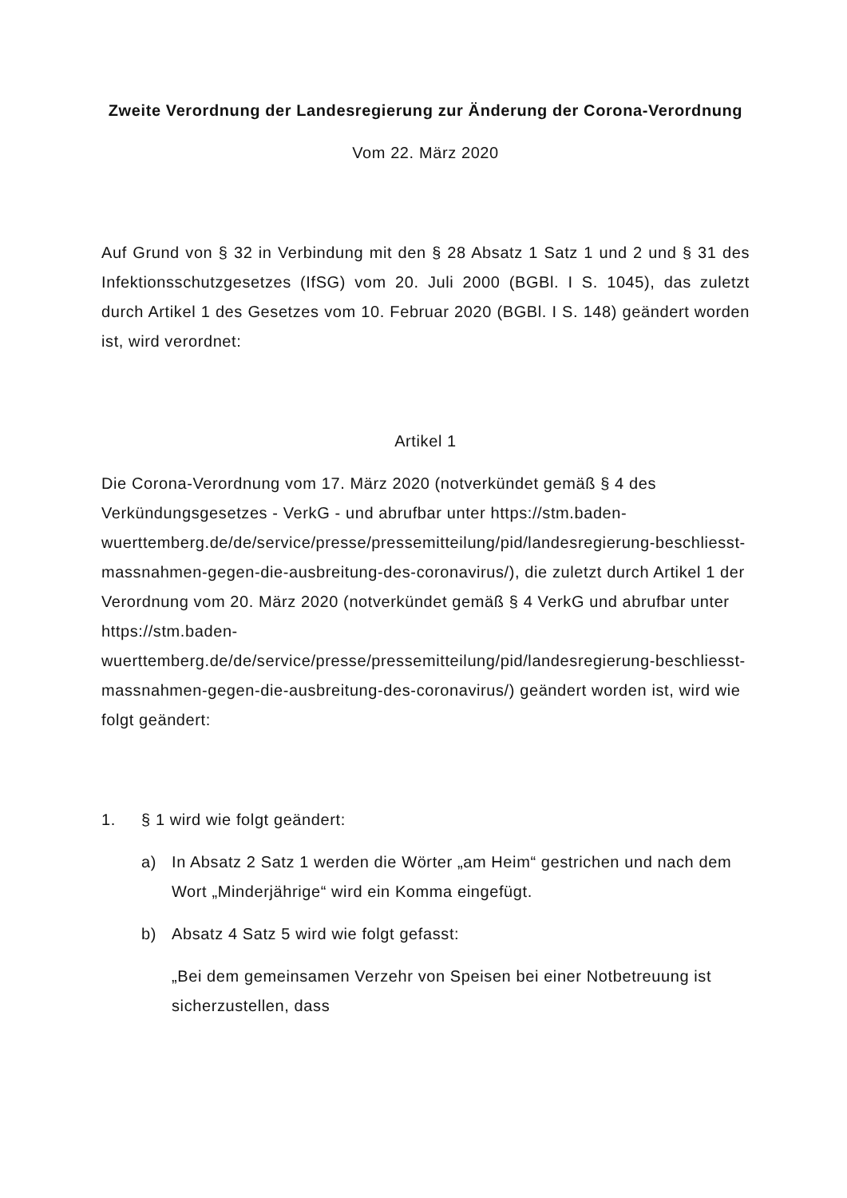Zweite Verordnung der Landesregierung zur Änderung der Corona-Verordnung
Vom 22. März 2020
Auf Grund von § 32 in Verbindung mit den § 28 Absatz 1 Satz 1 und 2 und § 31 des Infektionsschutzgesetzes (IfSG) vom 20. Juli 2000 (BGBl. I S. 1045), das zuletzt durch Artikel 1 des Gesetzes vom 10. Februar 2020 (BGBl. I S. 148) geändert worden ist, wird verordnet:
Artikel 1
Die Corona-Verordnung vom 17. März 2020 (notverkündet gemäß § 4 des Verkündungsgesetzes - VerkG - und abrufbar unter https://stm.baden-wuerttemberg.de/de/service/presse/pressemitteilung/pid/landesregierung-beschliesst-massnahmen-gegen-die-ausbreitung-des-coronavirus/), die zuletzt durch Artikel 1 der Verordnung vom 20. März 2020 (notverkündet gemäß § 4 VerkG und abrufbar unter https://stm.baden-wuerttemberg.de/de/service/presse/pressemitteilung/pid/landesregierung-beschliesst-massnahmen-gegen-die-ausbreitung-des-coronavirus/) geändert worden ist, wird wie folgt geändert:
1. § 1 wird wie folgt geändert:
a) In Absatz 2 Satz 1 werden die Wörter „am Heim“ gestrichen und nach dem Wort „Minderjährige“ wird ein Komma eingefügt.
b) Absatz 4 Satz 5 wird wie folgt gefasst:
„Bei dem gemeinsamen Verzehr von Speisen bei einer Notbetreuung ist sicherzustellen, dass